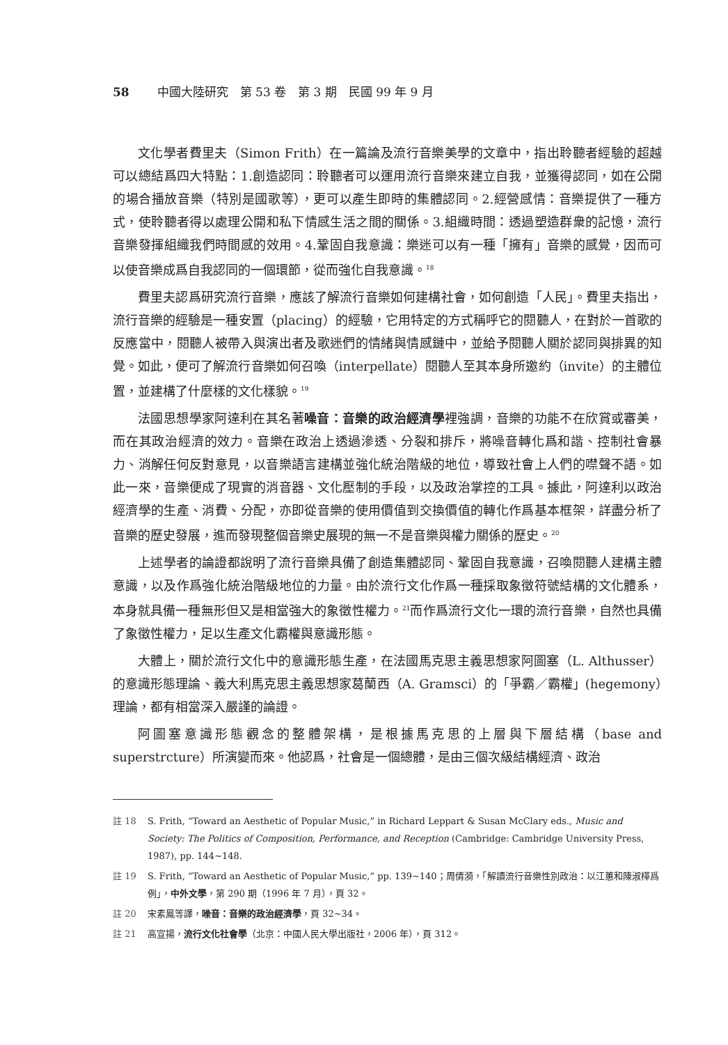58 中國大陸研究　第 53 卷　第 3 期　民國 99 年 9 月
文化學者費里夫（Simon Frith）在一篇論及流行音樂美學的文章中，指出聆聽者經驗的超越可以總結爲四大特點：1.創造認同：聆聽者可以運用流行音樂來建立自我，並獲得認同，如在公開的場合播放音樂（特別是國歌等），更可以產生即時的集體認同。2.經營感情：音樂提供了一種方式，使聆聽者得以處理公開和私下情感生活之間的關係。3.組織時間：透過塑造群衆的記憶，流行音樂發揮組織我們時間感的效用。4.鞏固自我意識：樂迷可以有一種「擁有」音樂的感覺，因而可以使音樂成爲自我認同的一個環節，從而強化自我意識。<sup>18</sup>
費里夫認爲研究流行音樂，應該了解流行音樂如何建構社會，如何創造「人民」。費里夫指出，流行音樂的經驗是一種安置（placing）的經驗，它用特定的方式稱呼它的閱聽人，在對於一首歌的反應當中，閱聽人被帶入與演出者及歌迷們的情緒與情感鏈中，並給予閱聽人關於認同與排異的知覺。如此，便可了解流行音樂如何召喚（interpellate）閱聽人至其本身所邀約（invite）的主體位置，並建構了什麼樣的文化樣貌。<sup>19</sup>
法國思想學家阿達利在其名著噪音：音樂的政治經濟學裡強調，音樂的功能不在欣賞或審美，而在其政治經濟的效力。音樂在政治上透過滲透、分裂和排斥，將噪音轉化爲和諧、控制社會暴力、消解任何反對意見，以音樂語言建構並強化統治階級的地位，導致社會上人們的噤聲不語。如此一來，音樂便成了現實的消音器、文化壓制的手段，以及政治掌控的工具。據此，阿達利以政治經濟學的生產、消費、分配，亦即從音樂的使用價值到交換價值的轉化作爲基本框架，詳盡分析了音樂的歷史發展，進而發現整個音樂史展現的無一不是音樂與權力關係的歷史。<sup>20</sup>
上述學者的論證都說明了流行音樂具備了創造集體認同、鞏固自我意識，召喚閱聽人建構主體意識，以及作爲強化統治階級地位的力量。由於流行文化作爲一種採取象徵符號結構的文化體系，本身就具備一種無形但又是相當強大的象徵性權力。<sup>21</sup>而作爲流行文化一環的流行音樂，自然也具備了象徵性權力，足以生產文化霸權與意識形態。
大體上，關於流行文化中的意識形態生產，在法國馬克思主義思想家阿圖塞（L. Althusser）的意識形態理論、義大利馬克思主義思想家葛蘭西（A. Gramsci）的「爭霸／霸權」(hegemony）理論，都有相當深入嚴謹的論證。
阿圖塞意識形態觀念的整體架構，是根據馬克思的上層與下層結構（base and superstrcture）所演變而來。他認爲，社會是一個總體，是由三個次級結構經濟、政治
註 18 S. Frith, “Toward an Aesthetic of Popular Music,” in Richard Leppart & Susan McClary eds., Music and Society: The Politics of Composition, Performance, and Reception (Cambridge: Cambridge University Press, 1987), pp. 144~148.
註 19 S. Frith, “Toward an Aesthetic of Popular Music,” pp. 139~140；周倩漪，「解讀流行音樂性別政治：以江蕙和陳淑樺爲例」，中外文學，第 290 期（1996 年 7 月），頁 32。
註 20 宋素鳳等譯，噪音：音樂的政治經濟學，頁 32~34。
註 21 高宣揚，流行文化社會學（北京：中國人民大學出版社，2006 年），頁 312。